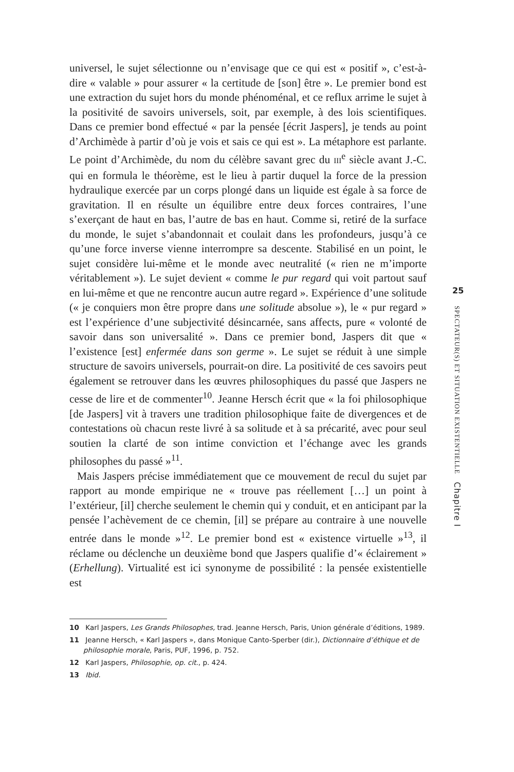universel, le sujet sélectionne ou n’envisage que ce qui est « positif », c’est-à-dire « valable » pour assurer « la certitude de [son] être ». Le premier bond est une extraction du sujet hors du monde phénoménal, et ce reflux arrime le sujet à la positivité de savoirs universels, soit, par exemple, à des lois scientifiques. Dans ce premier bond effectué « par la pensée [écrit Jaspers], je tends au point d’Archimède à partir d’où je vois et sais ce qui est ». La métaphore est parlante. Le point d’Archimède, du nom du célèbre savant grec du III<sup>e</sup> siècle avant J.-C. qui en formula le théorème, est le lieu à partir duquel la force de la pression hydraulique exercée par un corps plongé dans un liquide est égale à sa force de gravitation. Il en résulte un équilibre entre deux forces contraires, l’une s’exerçant de haut en bas, l’autre de bas en haut. Comme si, retiré de la surface du monde, le sujet s’abandonnait et coulait dans les profondeurs, jusqu’à ce qu’une force inverse vienne interrompre sa descente. Stabilisé en un point, le sujet considère lui-même et le monde avec neutralité (« rien ne m’importe véritablement »). Le sujet devient « comme le pur regard qui voit partout sauf en lui-même et que ne rencontre aucun autre regard ». Expérience d’une solitude (« je conquiers mon être propre dans une solitude absolue »), le « pur regard » est l’expérience d’une subjectivité désincarnée, sans affects, pure « volonté de savoir dans son universalité ». Dans ce premier bond, Jaspers dit que « l’existence [est] enfermée dans son germe ». Le sujet se réduit à une simple structure de savoirs universels, pourrait-on dire. La positivité de ces savoirs peut également se retrouver dans les œuvres philosophiques du passé que Jaspers ne cesse de lire et de commenter<sup>10</sup>. Jeanne Hersch écrit que « la foi philosophique [de Jaspers] vit à travers une tradition philosophique faite de divergences et de contestations où chacun reste livré à sa solitude et à sa précarité, avec pour seul soutien la clarté de son intime conviction et l’échange avec les grands philosophes du passé »<sup>11</sup>.
Mais Jaspers précise immédiatement que ce mouvement de recul du sujet par rapport au monde empirique ne « trouve pas réellement […] un point à l’extérieur, [il] cherche seulement le chemin qui y conduit, et en anticipant par la pensée l’achèvement de ce chemin, [il] se prépare au contraire à une nouvelle entrée dans le monde »<sup>12</sup>. Le premier bond est « existence virtuelle »<sup>13</sup>, il réclame ou déclenche un deuxième bond que Jaspers qualifie d’« éclairement » (Erhellung). Virtualité est ici synonyme de possibilité : la pensée existentielle est
25
SPECTATEUR(S) ET SITUATION EXISTENTIELLE Chapitre I
10 Karl Jaspers, Les Grands Philosophes, trad. Jeanne Hersch, Paris, Union générale d’éditions, 1989.
11 Jeanne Hersch, « Karl Jaspers », dans Monique Canto-Sperber (dir.), Dictionnaire d’éthique et de philosophie morale, Paris, PUF, 1996, p. 752.
12 Karl Jaspers, Philosophie, op. cit., p. 424.
13 Ibid.